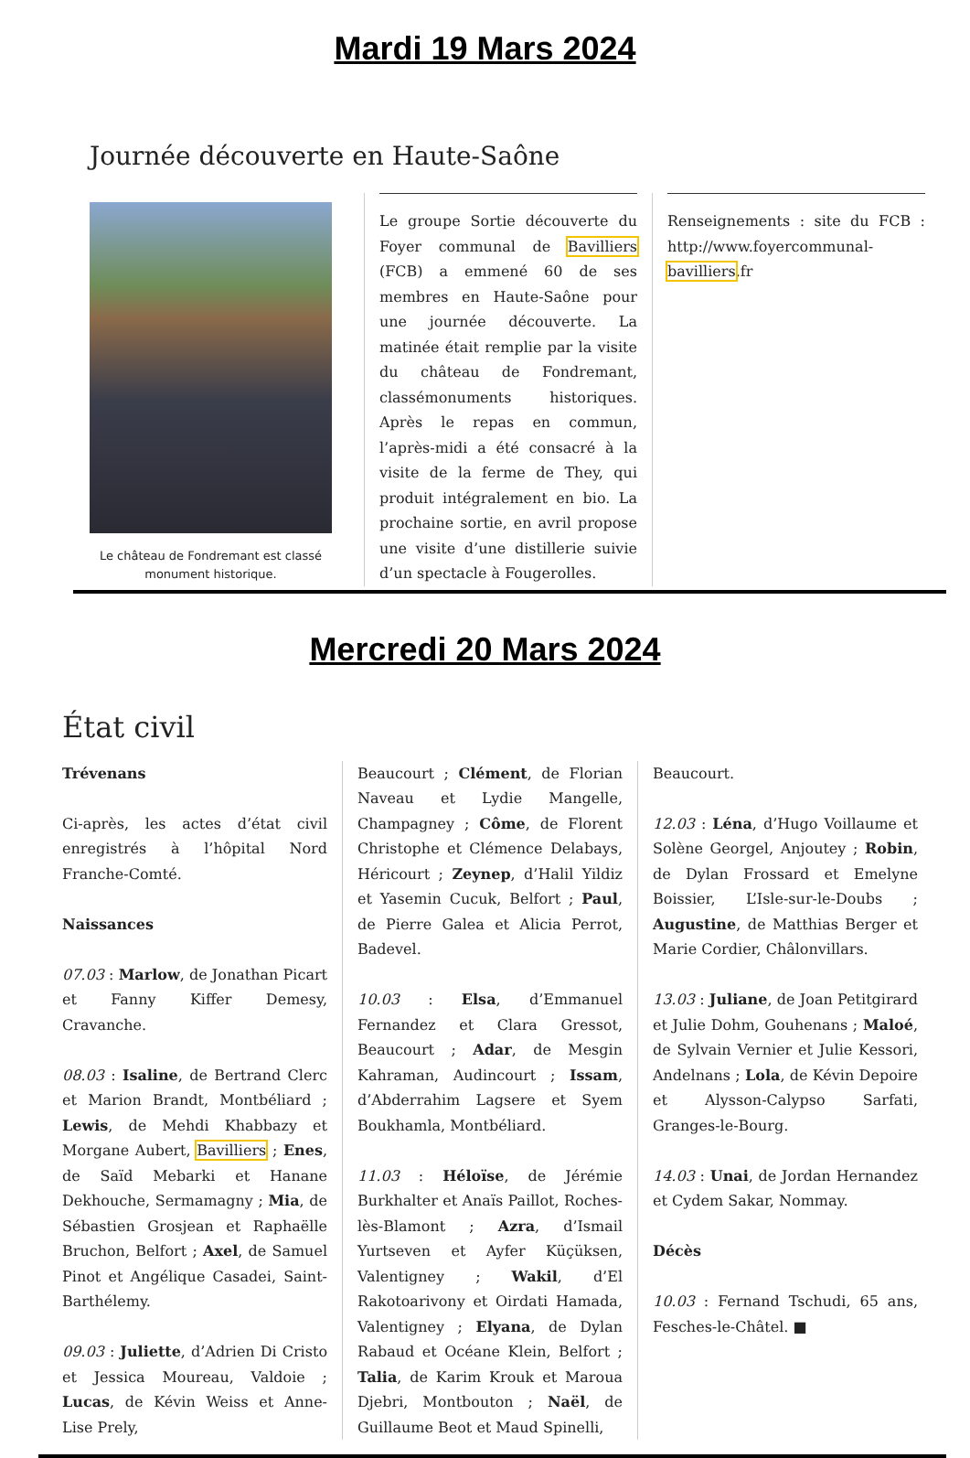Mardi 19 Mars 2024
Journée découverte en Haute-Saône
Le château de Fondremant est classé monument historique.
Le groupe Sortie découverte du Foyer communal de Bavilliers (FCB) a emmené 60 de ses membres en Haute-Saône pour une journée découverte. La matinée était remplie par la visite du château de Fondremant, classémonuments historiques. Après le repas en commun, l’après-midi a été consacré à la visite de la ferme de They, qui produit intégralement en bio. La prochaine sortie, en avril propose une visite d’une distillerie suivie d’un spectacle à Fougerolles.
Renseignements : site du FCB : http://www.foyercommunal-bavilliers.fr
Mercredi 20 Mars 2024
État civil
Trévenans
Ci-après, les actes d’état civil enregistrés à l’hôpital Nord Franche-Comté.
Naissances
07.03 : Marlow, de Jonathan Picart et Fanny Kiffer Demesy, Cravanche.
08.03 : Isaline, de Bertrand Clerc et Marion Brandt, Montbéliard ; Lewis, de Mehdi Khabbazy et Morgane Aubert, Bavilliers ; Enes, de Saïd Mebarki et Hanane Dekhouche, Sermamagny ; Mia, de Sébastien Grosjean et Raphaëlle Bruchon, Belfort ; Axel, de Samuel Pinot et Angélique Casadei, Saint-Barthélemy.
09.03 : Juliette, d’Adrien Di Cristo et Jessica Moureau, Valdoie ; Lucas, de Kévin Weiss et Anne-Lise Prely,
Beaucourt ; Clément, de Florian Naveau et Lydie Mangelle, Champagney ; Côme, de Florent Christophe et Clémence Delabays, Héricourt ; Zeynep, d’Halil Yildiz et Yasemin Cucuk, Belfort ; Paul, de Pierre Galea et Alicia Perrot, Badevel.
10.03 : Elsa, d’Emmanuel Fernandez et Clara Gressot, Beaucourt ; Adar, de Mesgin Kahraman, Audincourt ; Issam, d’Abderrahim Lagsere et Syem Boukhamla, Montbéliard.
11.03 : Héloïse, de Jérémie Burkhalter et Anaïs Paillot, Roches-lès-Blamont ; Azra, d’Ismail Yurtseven et Ayfer Küçüksen, Valentigney ; Wakil, d’El Rakotoarivony et Oirdati Hamada, Valentigney ; Elyana, de Dylan Rabaud et Océane Klein, Belfort ; Talia, de Karim Krouk et Maroua Djebri, Montbouton ; Naël, de Guillaume Beot et Maud Spinelli,
Beaucourt.
12.03 : Léna, d’Hugo Voillaume et Solène Georgel, Anjoutey ; Robin, de Dylan Frossard et Emelyne Boissier, L’Isle-sur-le-Doubs ; Augustine, de Matthias Berger et Marie Cordier, Châlonvillars.
13.03 : Juliane, de Joan Petitgirard et Julie Dohm, Gouhenans ; Maloé, de Sylvain Vernier et Julie Kessori, Andelnans ; Lola, de Kévin Depoire et Alysson-Calypso Sarfati, Granges-le-Bourg.
14.03 : Unai, de Jordan Hernandez et Cydem Sakar, Nommay.
Décès
10.03 : Fernand Tschudi, 65 ans, Fesches-le-Châtel. ■